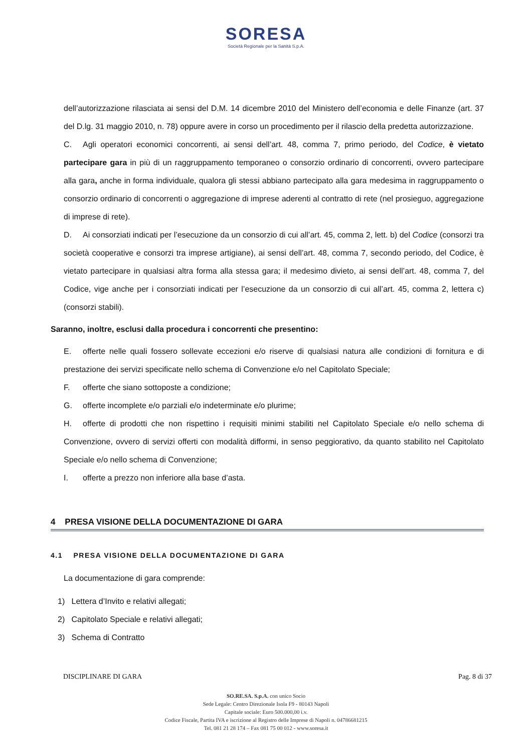SORESA
Società Regionale per la Sanità S.p.A.
dell’autorizzazione rilasciata ai sensi del D.M. 14 dicembre 2010 del Ministero dell’economia e delle Finanze (art. 37 del D.lg. 31 maggio 2010, n. 78) oppure avere in corso un procedimento per il rilascio della predetta autorizzazione.
C. Agli operatori economici concorrenti, ai sensi dell’art. 48, comma 7, primo periodo, del Codice, è vietato partecipare gara in più di un raggruppamento temporaneo o consorzio ordinario di concorrenti, ovvero partecipare alla gara, anche in forma individuale, qualora gli stessi abbiano partecipato alla gara medesima in raggruppamento o consorzio ordinario di concorrenti o aggregazione di imprese aderenti al contratto di rete (nel prosieguo, aggregazione di imprese di rete).
D. Ai consorziati indicati per l’esecuzione da un consorzio di cui all’art. 45, comma 2, lett. b) del Codice (consorzi tra società cooperative e consorzi tra imprese artigiane), ai sensi dell’art. 48, comma 7, secondo periodo, del Codice, è vietato partecipare in qualsiasi altra forma alla stessa gara; il medesimo divieto, ai sensi dell’art. 48, comma 7, del Codice, vige anche per i consorziati indicati per l’esecuzione da un consorzio di cui all’art. 45, comma 2, lettera c) (consorzi stabili).
Saranno, inoltre, esclusi dalla procedura i concorrenti che presentino:
E. offerte nelle quali fossero sollevate eccezioni e/o riserve di qualsiasi natura alle condizioni di fornitura e di prestazione dei servizi specificate nello schema di Convenzione e/o nel Capitolato Speciale;
F. offerte che siano sottoposte a condizione;
G. offerte incomplete e/o parziali e/o indeterminate e/o plurime;
H. offerte di prodotti che non rispettino i requisiti minimi stabiliti nel Capitolato Speciale e/o nello schema di Convenzione, ovvero di servizi offerti con modalità difformi, in senso peggiorativo, da quanto stabilito nel Capitolato Speciale e/o nello schema di Convenzione;
I. offerte a prezzo non inferiore alla base d’asta.
4 PRESA VISIONE DELLA DOCUMENTAZIONE DI GARA
4.1 PRESA VISIONE DELLA DOCUMENTAZIONE DI GARA
La documentazione di gara comprende:
1) Lettera d’Invito e relativi allegati;
2) Capitolato Speciale e relativi allegati;
3) Schema di Contratto
DISCIPLINARE DI GARA Pag. 8 di 37
SO.RE.SA. S.p.A. con unico Socio
Sede Legale: Centro Direzionale Isola F9 - 80143 Napoli
Capitale sociale: Euro 500.000,00 i.v.
Codice Fiscale, Partita IVA e iscrizione al Registro delle Imprese di Napoli n. 04786681215
Tel. 081 21 28 174 – Fax 081 75 00 012 - www.soresa.it